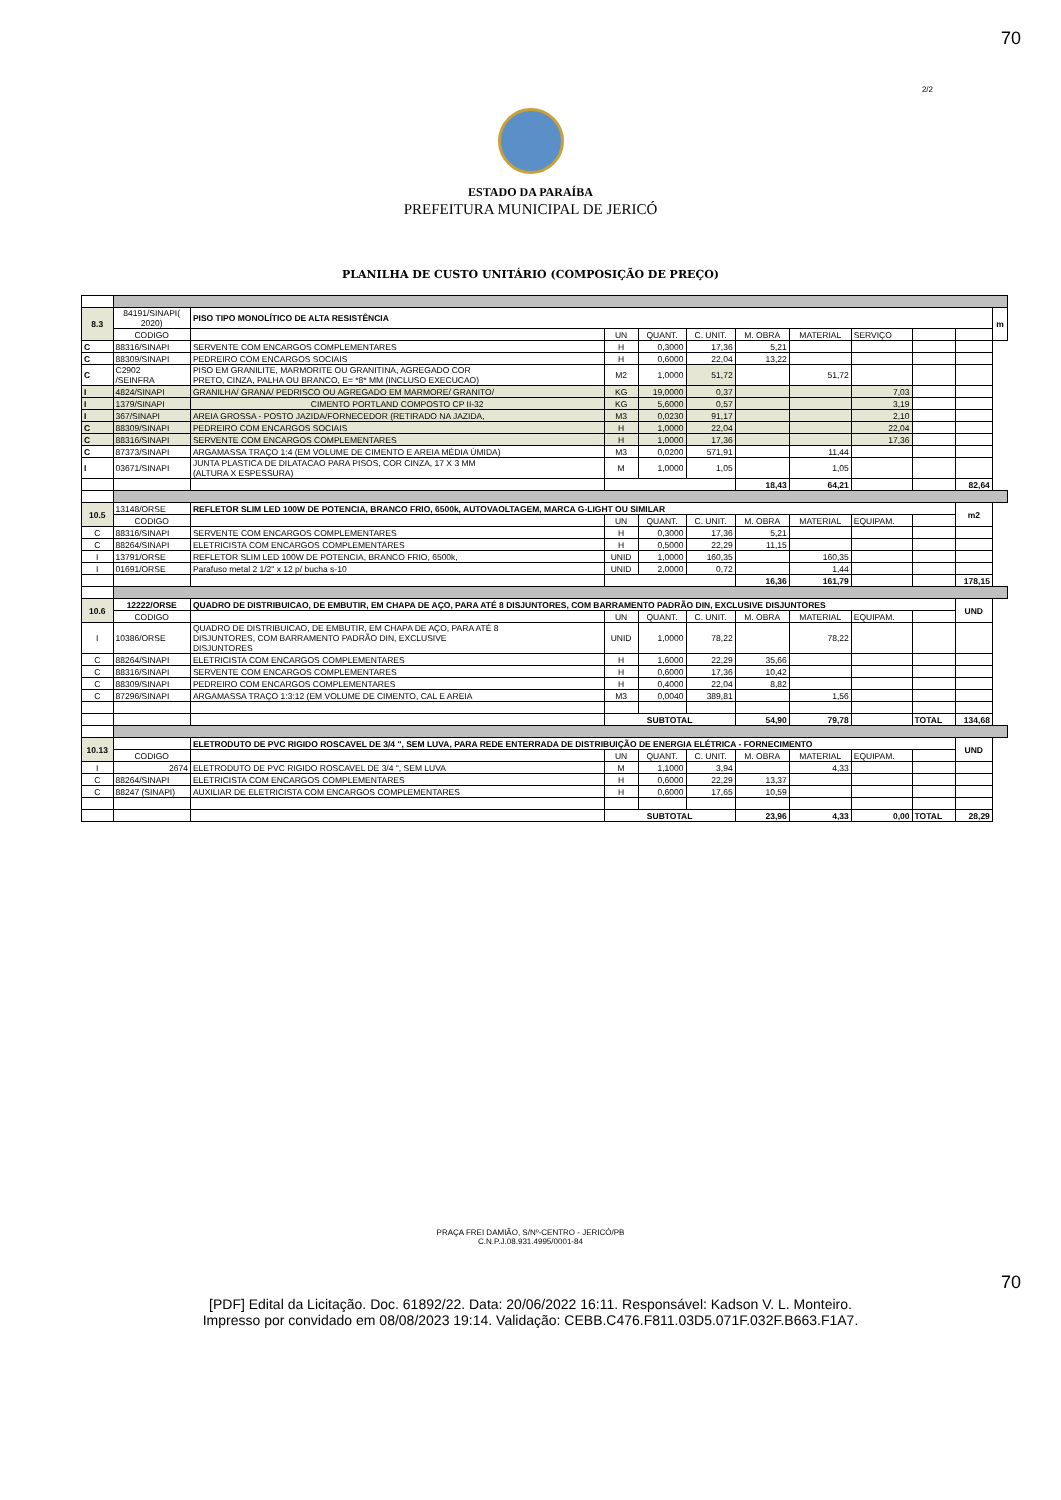70
2/2
ESTADO DA PARAÍBA
PREFEITURA MUNICIPAL DE JERICÓ
PLANILHA DE CUSTO UNITÁRIO (COMPOSIÇÃO DE PREÇO)
| 8.3 | 84191/SINAPI( 2020) | PISO TIPO MONOLÍTICO DE ALTA RESISTÊNCIA | | | | | | | | | m |
| | CODIGO | | UN | QUANT. | C. UNIT. | M. OBRA | MATERIAL | SERVIÇO | | | |
| C | 88316/SINAPI | SERVENTE COM ENCARGOS COMPLEMENTARES | H | 0,3000 | 17,36 | 5,21 | | | | | |
| C | 88309/SINAPI | PEDREIRO COM ENCARGOS SOCIAIS | H | 0,6000 | 22,04 | 13,22 | | | | | |
| C | C2902 /SEINFRA | PISO EM GRANILITE, MARMORITE OU GRANITINA, AGREGADO COR PRETO, CINZA, PALHA OU BRANCO, E= *8* MM (INCLUSO EXECUCAO) | M2 | 1,0000 | 51,72 | | 51,72 | | | | |
| I | 4824/SINAPI | GRANILHA/ GRANA/ PEDRISCO OU AGREGADO EM MARMORE/ GRANITO/ | KG | 19,0000 | 0,37 | | | 7,03 | | | |
| I | 1379/SINAPI | CIMENTO PORTLAND COMPOSTO CP II-32 | KG | 5,6000 | 0,57 | | | 3,19 | | | |
| I | 367/SINAPI | AREIA GROSSA - POSTO JAZIDA/FORNECEDOR (RETIRADO NA JAZIDA, | M3 | 0,0230 | 91,17 | | | 2,10 | | | |
| C | 88309/SINAPI | PEDREIRO COM ENCARGOS SOCIAIS | H | 1,0000 | 22,04 | | | 22,04 | | | |
| C | 88316/SINAPI | SERVENTE COM ENCARGOS COMPLEMENTARES | H | 1,0000 | 17,36 | | | 17,36 | | | |
| C | 87373/SINAPI | ARGAMASSA TRAÇO 1:4 (EM VOLUME DE CIMENTO E AREIA MÉDIA ÚMIDA) | M3 | 0,0200 | 571,91 | | 11,44 | | | | |
| I | 03671/SINAPI | JUNTA PLASTICA DE DILATACAO PARA PISOS, COR CINZA, 17 X 3 MM (ALTURA X ESPESSURA) | M | 1,0000 | 1,05 | | 1,05 | | | | |
| | | | | | | 18,43 | 64,21 | | | 82,64 | |
| 10.5 | 13148/ORSE | REFLETOR SLIM LED 100W DE POTENCIA, BRANCO FRIO, 6500k, AUTOVAOLTAGEM, MARCA G-LIGHT OU SIMILAR | | | | | | | | m2 | |
| | CODIGO | | UN | QUANT. | C. UNIT. | M. OBRA | MATERIAL | EQUIPAM. | | | |
| C | 88316/SINAPI | SERVENTE COM ENCARGOS COMPLEMENTARES | H | 0,3000 | 17,36 | 5,21 | | | | | |
| C | 88264/SINAPI | ELETRICISTA COM ENCARGOS COMPLEMENTARES | H | 0,5000 | 22,29 | 11,15 | | | | | |
| I | 13791/ORSE | REFLETOR SLIM LED 100W DE POTENCIA, BRANCO FRIO, 6500k, | UNID | 1,0000 | 160,35 | | 160,35 | | | | |
| I | 01691/ORSE | Parafuso metal 2 1/2" x 12 p/ bucha s-10 | UNID | 2,0000 | 0,72 | | 1,44 | | | | |
| | | | | | | 16,36 | 161,79 | | | 178,15 | |
| 10.6 | 12222/ORSE | QUADRO DE DISTRIBUICAO, DE EMBUTIR, EM CHAPA DE AÇO, PARA ATÉ 8 DISJUNTORES, COM BARRAMENTO PADRÃO DIN, EXCLUSIVE DISJUNTORES | | | | | | | | UND | |
| | CODIGO | | UN | QUANT. | C. UNIT. | M. OBRA | MATERIAL | EQUIPAM. | | | |
| I | 10386/ORSE | QUADRO DE DISTRIBUICAO, DE EMBUTIR, EM CHAPA DE AÇO, PARA ATÉ 8 DISJUNTORES, COM BARRAMENTO PADRÃO DIN, EXCLUSIVE DISJUNTORES | UNID | 1,0000 | 78,22 | | 78,22 | | | | |
| C | 88264/SINAPI | ELETRICISTA COM ENCARGOS COMPLEMENTARES | H | 1,6000 | 22,29 | 35,66 | | | | | |
| C | 88316/SINAPI | SERVENTE COM ENCARGOS COMPLEMENTARES | H | 0,6000 | 17,36 | 10,42 | | | | | |
| C | 88309/SINAPI | PEDREIRO COM ENCARGOS COMPLEMENTARES | H | 0,4000 | 22,04 | 8,82 | | | | | |
| C | 87296/SINAPI | ARGAMASSA TRAÇO 1:3:12 (EM VOLUME DE CIMENTO, CAL E AREIA | M3 | 0,0040 | 389,81 | | 1,56 | | | | |
| | | | SUBTOTAL | | | 54,90 | 79,78 | | TOTAL | 134,68 | |
| 10.13 | | ELETRODUTO DE PVC RIGIDO ROSCAVEL DE 3/4 ", SEM LUVA, PARA REDE ENTERRADA DE DISTRIBUIÇÃO DE ENERGIA ELÉTRICA - FORNECIMENTO | | | | | | | | UND | |
| | CODIGO | | UN | QUANT. | C. UNIT. | M. OBRA | MATERIAL | EQUIPAM. | | | |
| I | 2674 | ELETRODUTO DE PVC RIGIDO ROSCAVEL DE 3/4 ", SEM LUVA | M | 1,1000 | 3,94 | | 4,33 | | | | |
| C | 88264/SINAPI | ELETRICISTA COM ENCARGOS COMPLEMENTARES | H | 0,6000 | 22,29 | 13,37 | | | | | |
| C | 88247 (SINAPI) | AUXILIAR DE ELETRICISTA COM ENCARGOS COMPLEMENTARES | H | 0,6000 | 17,65 | 10,59 | | | | | |
| | | | SUBTOTAL | | | 23,96 | 4,33 | 0,00 | TOTAL | 28,29 | |
PRAÇA FREI DAMIÃO, S/Nº-CENTRO - JERICÓ/PB
C.N.P.J.08.931.4995/0001-84
70
[PDF] Edital da Licitação. Doc. 61892/22. Data: 20/06/2022 16:11. Responsável: Kadson V. L. Monteiro.
Impresso por convidado em 08/08/2023 19:14. Validação: CEBB.C476.F811.03D5.071F.032F.B663.F1A7.